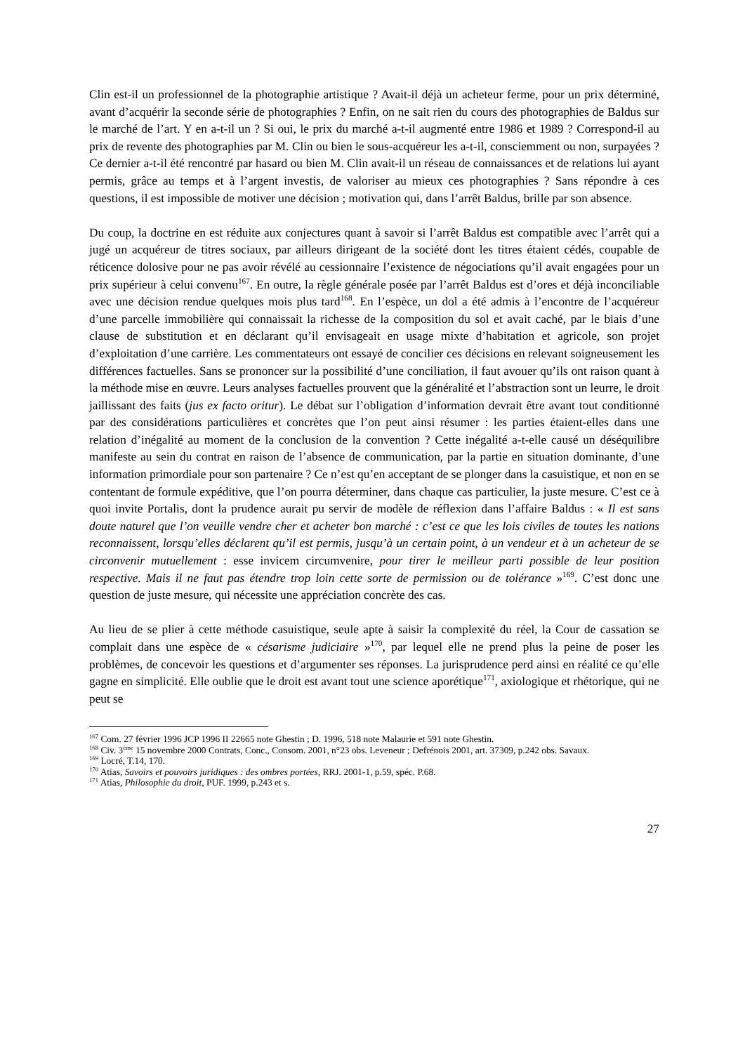Clin est-il un professionnel de la photographie artistique ? Avait-il déjà un acheteur ferme, pour un prix déterminé, avant d’acquérir la seconde série de photographies ? Enfin, on ne sait rien du cours des photographies de Baldus sur le marché de l’art. Y en a-t-il un ? Si oui, le prix du marché a-t-il augmenté entre 1986 et 1989 ? Correspond-il au prix de revente des photographies par M. Clin ou bien le sous-acquéreur les a-t-il, consciemment ou non, surpayées ? Ce dernier a-t-il été rencontré par hasard ou bien M. Clin avait-il un réseau de connaissances et de relations lui ayant permis, grâce au temps et à l’argent investis, de valoriser au mieux ces photographies ? Sans répondre à ces questions, il est impossible de motiver une décision ; motivation qui, dans l’arrêt Baldus, brille par son absence.
Du coup, la doctrine en est réduite aux conjectures quant à savoir si l’arrêt Baldus est compatible avec l’arrêt qui a jugé un acquéreur de titres sociaux, par ailleurs dirigeant de la société dont les titres étaient cédés, coupable de réticence dolosive pour ne pas avoir révélé au cessionnaire l’existence de négociations qu’il avait engagées pour un prix supérieur à celui convenu<sup>167</sup>. En outre, la règle générale posée par l’arrêt Baldus est d’ores et déjà inconciliable avec une décision rendue quelques mois plus tard<sup>168</sup>. En l’espèce, un dol a été admis à l’encontre de l’acquéreur d’une parcelle immobilière qui connaissait la richesse de la composition du sol et avait caché, par le biais d’une clause de substitution et en déclarant qu’il envisageait en usage mixte d’habitation et agricole, son projet d’exploitation d’une carrière. Les commentateurs ont essayé de concilier ces décisions en relevant soigneusement les différences factuelles. Sans se prononcer sur la possibilité d’une conciliation, il faut avouer qu’ils ont raison quant à la méthode mise en œuvre. Leurs analyses factuelles prouvent que la généralité et l’abstraction sont un leurre, le droit jaillissant des faits (jus ex facto oritur). Le débat sur l’obligation d’information devrait être avant tout conditionné par des considérations particulières et concrètes que l’on peut ainsi résumer : les parties étaient-elles dans une relation d’inégalité au moment de la conclusion de la convention ? Cette inégalité a-t-elle causé un déséquilibre manifeste au sein du contrat en raison de l’absence de communication, par la partie en situation dominante, d’une information primordiale pour son partenaire ? Ce n’est qu’en acceptant de se plonger dans la casuistique, et non en se contentant de formule expéditive, que l’on pourra déterminer, dans chaque cas particulier, la juste mesure. C’est ce à quoi invite Portalis, dont la prudence aurait pu servir de modèle de réflexion dans l’affaire Baldus : « Il est sans doute naturel que l’on veuille vendre cher et acheter bon marché : c’est ce que les lois civiles de toutes les nations reconnaissent, lorsqu’elles déclarent qu’il est permis, jusqu’à un certain point, à un vendeur et à un acheteur de se circonvenir mutuellement : esse invicem circumvenire, pour tirer le meilleur parti possible de leur position respective. Mais il ne faut pas étendre trop loin cette sorte de permission ou de tolérance »<sup>169</sup>. C’est donc une question de juste mesure, qui nécessite une appréciation concrète des cas.
Au lieu de se plier à cette méthode casuistique, seule apte à saisir la complexité du réel, la Cour de cassation se complait dans une espèce de « césarisme judiciaire »<sup>170</sup>, par lequel elle ne prend plus la peine de poser les problèmes, de concevoir les questions et d’argumenter ses réponses. La jurisprudence perd ainsi en réalité ce qu’elle gagne en simplicité. Elle oublie que le droit est avant tout une science aporétique<sup>171</sup>, axiologique et rhétorique, qui ne peut se
<sup>167</sup> Com. 27 février 1996 JCP 1996 II 22665 note Ghestin ; D. 1996, 518 note Malaurie et 591 note Ghestin.
<sup>168</sup> Civ. 3<sup>ème</sup> 15 novembre 2000 Contrats, Conc., Consom. 2001, n°23 obs. Leveneur ; Defrénois 2001, art. 37309, p.242 obs. Savaux.
<sup>169</sup> Locré, T.14, 170.
<sup>170</sup> Atias, Savoirs et pouvoirs juridiques : des ombres portées, RRJ. 2001-1, p.59, spéc. P.68.
<sup>171</sup> Atias, Philosophie du droit, PUF. 1999, p.243 et s.
27